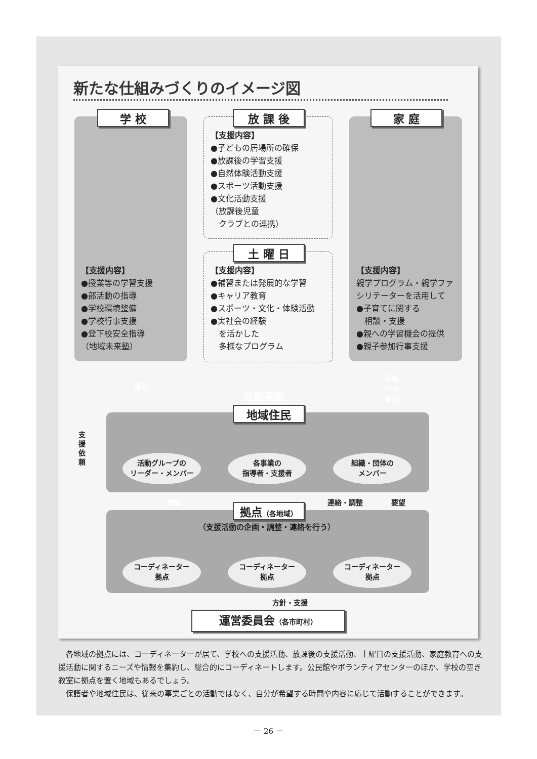新たな仕組みづくりのイメージ図
学 校
【支援内容】
●授業等の学習支援
●部活動の指導
●学校環境整備
●学校行事支援
●登下校安全指導
（地域未来塾）
放 課 後
【支援内容】
●子どもの居場所の確保
●放課後の学習支援
●自然体験活動支援
●スポーツ活動支援
●文化活動支援
（放課後児童
　クラブとの連携）
土 曜 日
【支援内容】
●補習または発展的な学習
●キャリア教育
●スポーツ・文化・体験活動
●実社会の経験
　を活かした
　多様なプログラム
家 庭
【支援内容】
親学プログラム・親学ファ
シリテーターを活用して
●子育てに関する
　相談・支援
●親への学習機会の提供
●親子参加行事支援
還元
活動
への
参加
活動実施
支援依頼
地域住民
活動グループの
リーダー・メンバー
各事業の
指導者・支援者
組織・団体の
メンバー
参画 連絡・調整 要望
拠点（各地域）
（支援活動の企画・調整・連絡を行う）
コーディネーター
拠点
コーディネーター
拠点
コーディネーター
拠点
方針・支援
運営委員会（各市町村）
　各地域の拠点には、コーディネーターが居て、学校への支援活動、放課後の支援活動、土曜日の支援活動、家庭教育への支援活動に関するニーズや情報を集約し、総合的にコーディネートします。公民館やボランティアセンターのほか、学校の空き教室に拠点を置く地域もあるでしょう。
　保護者や地域住民は、従来の事業ごとの活動ではなく、自分が希望する時間や内容に応じて活動することができます。
－ 26 －